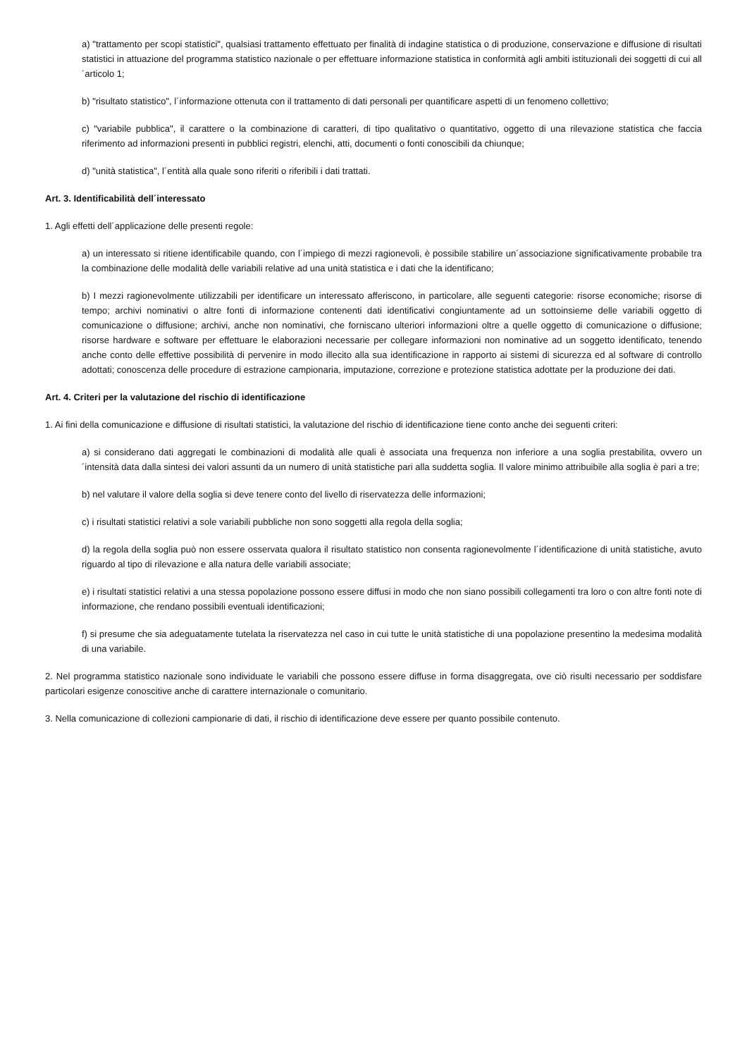a) "trattamento per scopi statistici", qualsiasi trattamento effettuato per finalità di indagine statistica o di produzione, conservazione e diffusione di risultati statistici in attuazione del programma statistico nazionale o per effettuare informazione statistica in conformità agli ambiti istituzionali dei soggetti di cui all´articolo 1;
b) "risultato statistico", l´informazione ottenuta con il trattamento di dati personali per quantificare aspetti di un fenomeno collettivo;
c) "variabile pubblica", il carattere o la combinazione di caratteri, di tipo qualitativo o quantitativo, oggetto di una rilevazione statistica che faccia riferimento ad informazioni presenti in pubblici registri, elenchi, atti, documenti o fonti conoscibili da chiunque;
d) "unità statistica", l´entità alla quale sono riferiti o riferibili i dati trattati.
Art. 3. Identificabilità dell´interessato
1. Agli effetti dell´applicazione delle presenti regole:
a) un interessato si ritiene identificabile quando, con l´impiego di mezzi ragionevoli, è possibile stabilire un´associazione significativamente probabile tra la combinazione delle modalità delle variabili relative ad una unità statistica e i dati che la identificano;
b) I mezzi ragionevolmente utilizzabili per identificare un interessato afferiscono, in particolare, alle seguenti categorie: risorse economiche; risorse di tempo; archivi nominativi o altre fonti di informazione contenenti dati identificativi congiuntamente ad un sottoinsieme delle variabili oggetto di comunicazione o diffusione; archivi, anche non nominativi, che forniscano ulteriori informazioni oltre a quelle oggetto di comunicazione o diffusione; risorse hardware e software per effettuare le elaborazioni necessarie per collegare informazioni non nominative ad un soggetto identificato, tenendo anche conto delle effettive possibilità di pervenire in modo illecito alla sua identificazione in rapporto ai sistemi di sicurezza ed al software di controllo adottati; conoscenza delle procedure di estrazione campionaria, imputazione, correzione e protezione statistica adottate per la produzione dei dati.
Art. 4. Criteri per la valutazione del rischio di identificazione
1. Ai fini della comunicazione e diffusione di risultati statistici, la valutazione del rischio di identificazione tiene conto anche dei seguenti criteri:
a) si considerano dati aggregati le combinazioni di modalità alle quali è associata una frequenza non inferiore a una soglia prestabilita, ovvero un´intensità data dalla sintesi dei valori assunti da un numero di unità statistiche pari alla suddetta soglia. Il valore minimo attribuibile alla soglia è pari a tre;
b) nel valutare il valore della soglia si deve tenere conto del livello di riservatezza delle informazioni;
c) i risultati statistici relativi a sole variabili pubbliche non sono soggetti alla regola della soglia;
d) la regola della soglia può non essere osservata qualora il risultato statistico non consenta ragionevolmente l´identificazione di unità statistiche, avuto riguardo al tipo di rilevazione e alla natura delle variabili associate;
e) i risultati statistici relativi a una stessa popolazione possono essere diffusi in modo che non siano possibili collegamenti tra loro o con altre fonti note di informazione, che rendano possibili eventuali identificazioni;
f) si presume che sia adeguatamente tutelata la riservatezza nel caso in cui tutte le unità statistiche di una popolazione presentino la medesima modalità di una variabile.
2. Nel programma statistico nazionale sono individuate le variabili che possono essere diffuse in forma disaggregata, ove ciò risulti necessario per soddisfare particolari esigenze conoscitive anche di carattere internazionale o comunitario.
3. Nella comunicazione di collezioni campionarie di dati, il rischio di identificazione deve essere per quanto possibile contenuto.